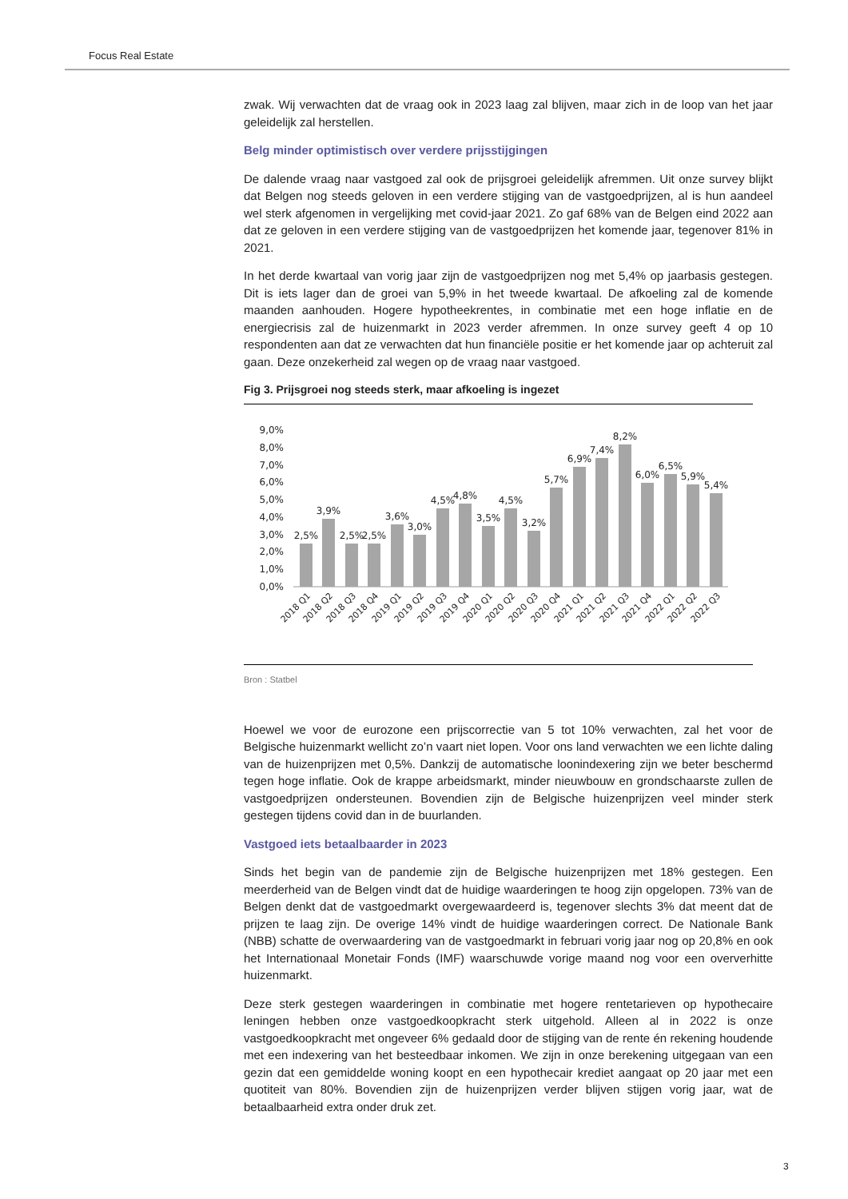Focus Real Estate
zwak. Wij verwachten dat de vraag ook in 2023 laag zal blijven, maar zich in de loop van het jaar geleidelijk zal herstellen.
Belg minder optimistisch over verdere prijsstijgingen
De dalende vraag naar vastgoed zal ook de prijsgroei geleidelijk afremmen. Uit onze survey blijkt dat Belgen nog steeds geloven in een verdere stijging van de vastgoedprijzen, al is hun aandeel wel sterk afgenomen in vergelijking met covid-jaar 2021. Zo gaf 68% van de Belgen eind 2022 aan dat ze geloven in een verdere stijging van de vastgoedprijzen het komende jaar, tegenover 81% in 2021.
In het derde kwartaal van vorig jaar zijn de vastgoedprijzen nog met 5,4% op jaarbasis gestegen. Dit is iets lager dan de groei van 5,9% in het tweede kwartaal. De afkoeling zal de komende maanden aanhouden. Hogere hypotheekrentes, in combinatie met een hoge inflatie en de energiecrisis zal de huizenmarkt in 2023 verder afremmen. In onze survey geeft 4 op 10 respondenten aan dat ze verwachten dat hun financiële positie er het komende jaar op achteruit zal gaan. Deze onzekerheid zal wegen op de vraag naar vastgoed.
Fig 3. Prijsgroei nog steeds sterk, maar afkoeling is ingezet
9,0%
8,0%
7,0%
6,0%
5,0%
4,0%
3,0%
2,0%
1,0%
0,0%
2,5%
3,9%
2,5%
2,5%
3,6%
3,0%
4,5%
4,8%
3,5%
4,5%
3,2%
5,7%
6,9%
7,4%
8,2%
6,0%
6,5%
5,9%
5,4%
2018 Q1
2018 Q2
2018 Q3
2018 Q4
2019 Q1
2019 Q2
2019 Q3
2019 Q4
2020 Q1
2020 Q2
2020 Q3
2020 Q4
2021 Q1
2021 Q2
2021 Q3
2021 Q4
2022 Q1
2022 Q2
2022 Q3
Bron : Statbel
Hoewel we voor de eurozone een prijscorrectie van 5 tot 10% verwachten, zal het voor de Belgische huizenmarkt wellicht zo’n vaart niet lopen. Voor ons land verwachten we een lichte daling van de huizenprijzen met 0,5%. Dankzij de automatische loonindexering zijn we beter beschermd tegen hoge inflatie. Ook de krappe arbeidsmarkt, minder nieuwbouw en grondschaarste zullen de vastgoedprijzen ondersteunen. Bovendien zijn de Belgische huizenprijzen veel minder sterk gestegen tijdens covid dan in de buurlanden.
Vastgoed iets betaalbaarder in 2023
Sinds het begin van de pandemie zijn de Belgische huizenprijzen met 18% gestegen. Een meerderheid van de Belgen vindt dat de huidige waarderingen te hoog zijn opgelopen. 73% van de Belgen denkt dat de vastgoedmarkt overgewaardeerd is, tegenover slechts 3% dat meent dat de prijzen te laag zijn. De overige 14% vindt de huidige waarderingen correct. De Nationale Bank (NBB) schatte de overwaardering van de vastgoedmarkt in februari vorig jaar nog op 20,8% en ook het Internationaal Monetair Fonds (IMF) waarschuwde vorige maand nog voor een oververhitte huizenmarkt.
Deze sterk gestegen waarderingen in combinatie met hogere rentetarieven op hypothecaire leningen hebben onze vastgoedkoopkracht sterk uitgehold. Alleen al in 2022 is onze vastgoedkoopkracht met ongeveer 6% gedaald door de stijging van de rente én rekening houdende met een indexering van het besteedbaar inkomen. We zijn in onze berekening uitgegaan van een gezin dat een gemiddelde woning koopt en een hypothecair krediet aangaat op 20 jaar met een quotiteit van 80%. Bovendien zijn de huizenprijzen verder blijven stijgen vorig jaar, wat de betaalbaarheid extra onder druk zet.
3